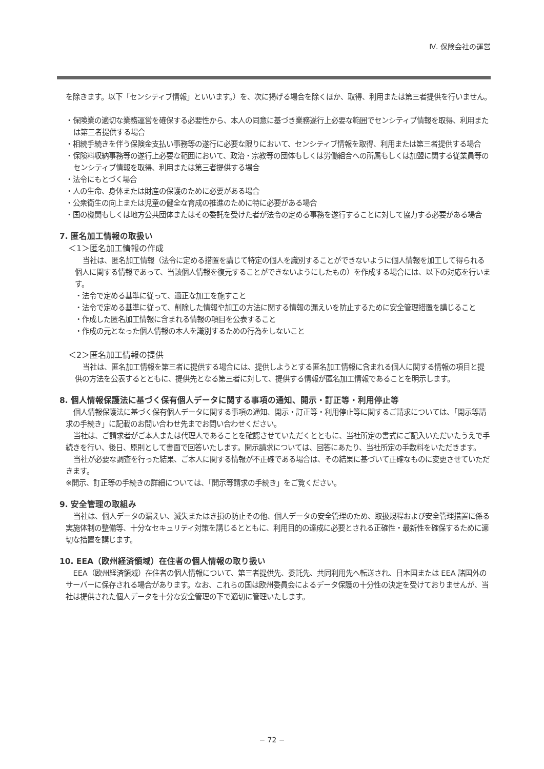Ⅳ. 保険会社の運営
を除きます。以下「センシティブ情報」といいます。）を、次に掲げる場合を除くほか、取得、利用または第三者提供を行いません。
・保険業の適切な業務運営を確保する必要性から、本人の同意に基づき業務遂行上必要な範囲でセンシティブ情報を取得、利用または第三者提供する場合
・相続手続きを伴う保険金支払い事務等の遂行に必要な限りにおいて、センシティブ情報を取得、利用または第三者提供する場合
・保険料収納事務等の遂行上必要な範囲において、政治・宗教等の団体もしくは労働組合への所属もしくは加盟に関する従業員等のセンシティブ情報を取得、利用または第三者提供する場合
・法令にもとづく場合
・人の生命、身体または財産の保護のために必要がある場合
・公衆衛生の向上または児童の健全な育成の推進のために特に必要がある場合
・国の機関もしくは地方公共団体またはその委託を受けた者が法令の定める事務を遂行することに対して協力する必要がある場合
7. 匿名加工情報の取扱い
＜1＞匿名加工情報の作成
当社は、匿名加工情報（法令に定める措置を講じて特定の個人を識別することができないように個人情報を加工して得られる個人に関する情報であって、当該個人情報を復元することができないようにしたもの）を作成する場合には、以下の対応を行います。
・法令で定める基準に従って、適正な加工を施すこと
・法令で定める基準に従って、削除した情報や加工の方法に関する情報の漏えいを防止するために安全管理措置を講じること
・作成した匿名加工情報に含まれる情報の項目を公表すること
・作成の元となった個人情報の本人を識別するための行為をしないこと
＜2＞匿名加工情報の提供
当社は、匿名加工情報を第三者に提供する場合には、提供しようとする匿名加工情報に含まれる個人に関する情報の項目と提供の方法を公表するとともに、提供先となる第三者に対して、提供する情報が匿名加工情報であることを明示します。
8. 個人情報保護法に基づく保有個人データに関する事項の通知、開示・訂正等・利用停止等
個人情報保護法に基づく保有個人データに関する事項の通知、開示・訂正等・利用停止等に関するご請求については、「開示等請求の手続き」に記載のお問い合わせ先までお問い合わせください。
当社は、ご請求者がご本人または代理人であることを確認させていただくとともに、当社所定の書式にご記入いただいたうえで手続きを行い、後日、原則として書面で回答いたします。開示請求については、回答にあたり、当社所定の手数料をいただきます。
当社が必要な調査を行った結果、ご本人に関する情報が不正確である場合は、その結果に基づいて正確なものに変更させていただきます。
※開示、訂正等の手続きの詳細については、「開示等請求の手続き」をご覧ください。
9. 安全管理の取組み
当社は、個人データの漏えい、滅失またはき損の防止その他、個人データの安全管理のため、取扱規程および安全管理措置に係る実施体制の整備等、十分なセキュリティ対策を講じるとともに、利用目的の達成に必要とされる正確性・最新性を確保するために適切な措置を講じます。
10. EEA（欧州経済領域）在住者の個人情報の取り扱い
EEA（欧州経済領域）在住者の個人情報について、第三者提供先、委託先、共同利用先へ転送され、日本国または EEA 諸国外のサーバーに保存される場合があります。なお、これらの国は欧州委員会によるデータ保護の十分性の決定を受けておりませんが、当社は提供された個人データを十分な安全管理の下で適切に管理いたします。
− 72 −